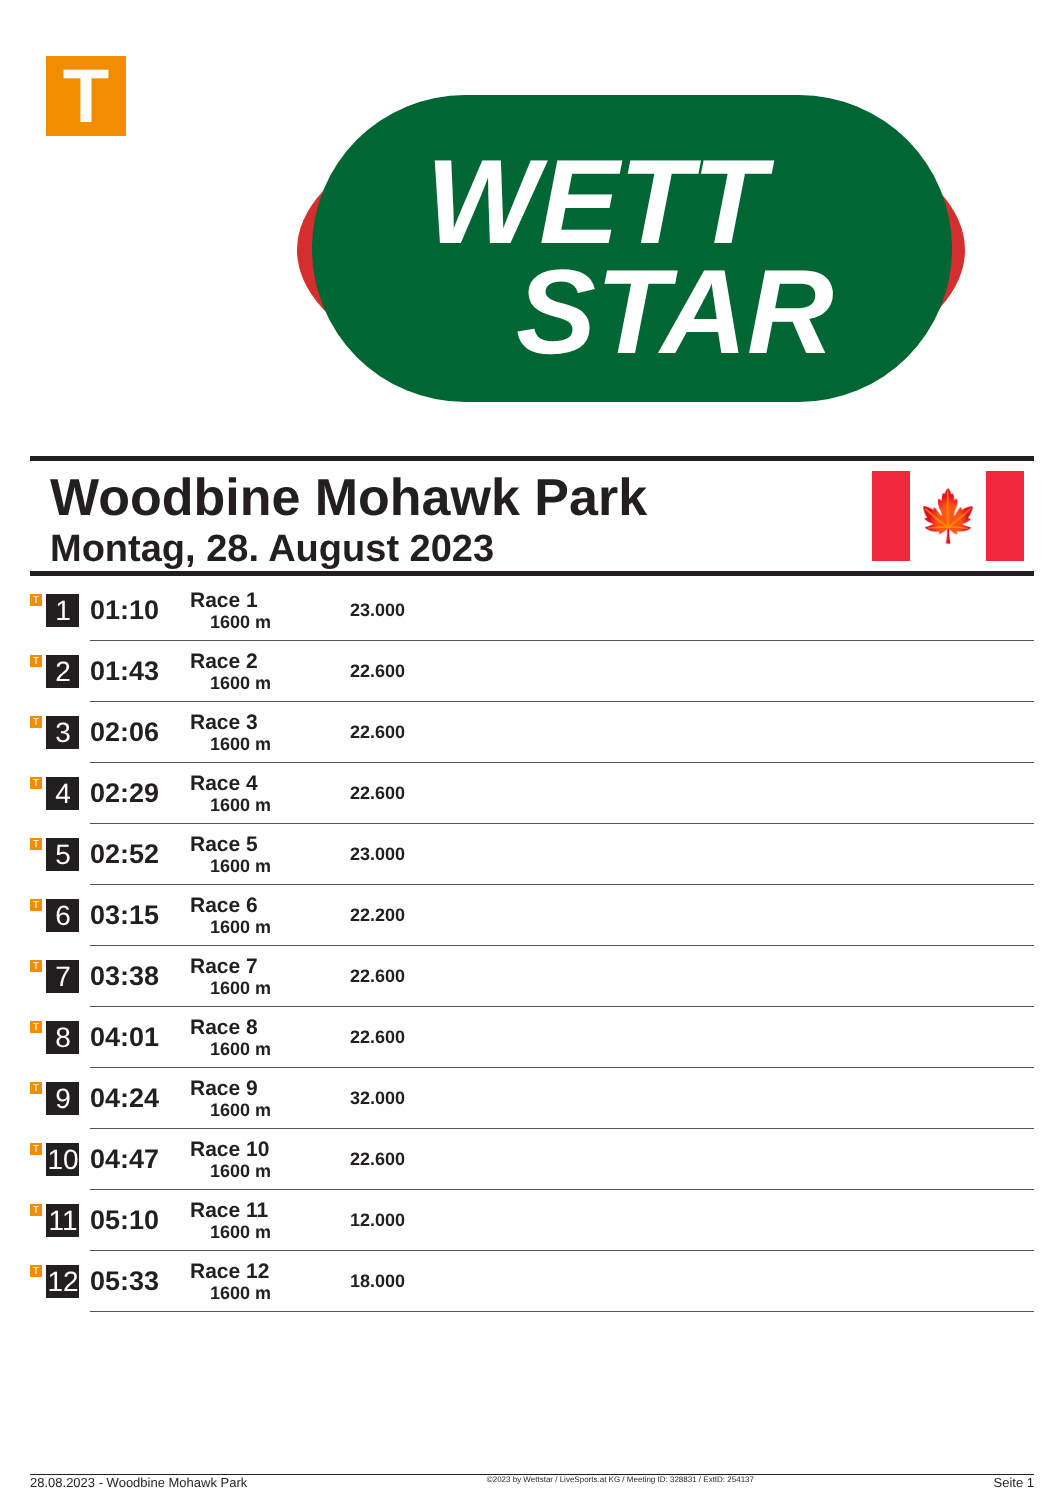T
WETT
STAR
Woodbine Mohawk Park
Montag, 28. August 2023
🍁
| T 1 | 01:10 | Race 1 1600 m | 23.000 |
| T 2 | 01:43 | Race 2 1600 m | 22.600 |
| T 3 | 02:06 | Race 3 1600 m | 22.600 |
| T 4 | 02:29 | Race 4 1600 m | 22.600 |
| T 5 | 02:52 | Race 5 1600 m | 23.000 |
| T 6 | 03:15 | Race 6 1600 m | 22.200 |
| T 7 | 03:38 | Race 7 1600 m | 22.600 |
| T 8 | 04:01 | Race 8 1600 m | 22.600 |
| T 9 | 04:24 | Race 9 1600 m | 32.000 |
| T 10 | 04:47 | Race 10 1600 m | 22.600 |
| T 11 | 05:10 | Race 11 1600 m | 12.000 |
| T 12 | 05:33 | Race 12 1600 m | 18.000 |
28.08.2023 - Woodbine Mohawk Park ©2023 by Wettstar / LiveSports.at KG / Meeting ID: 328831 / ExtID: 254137 Seite 1